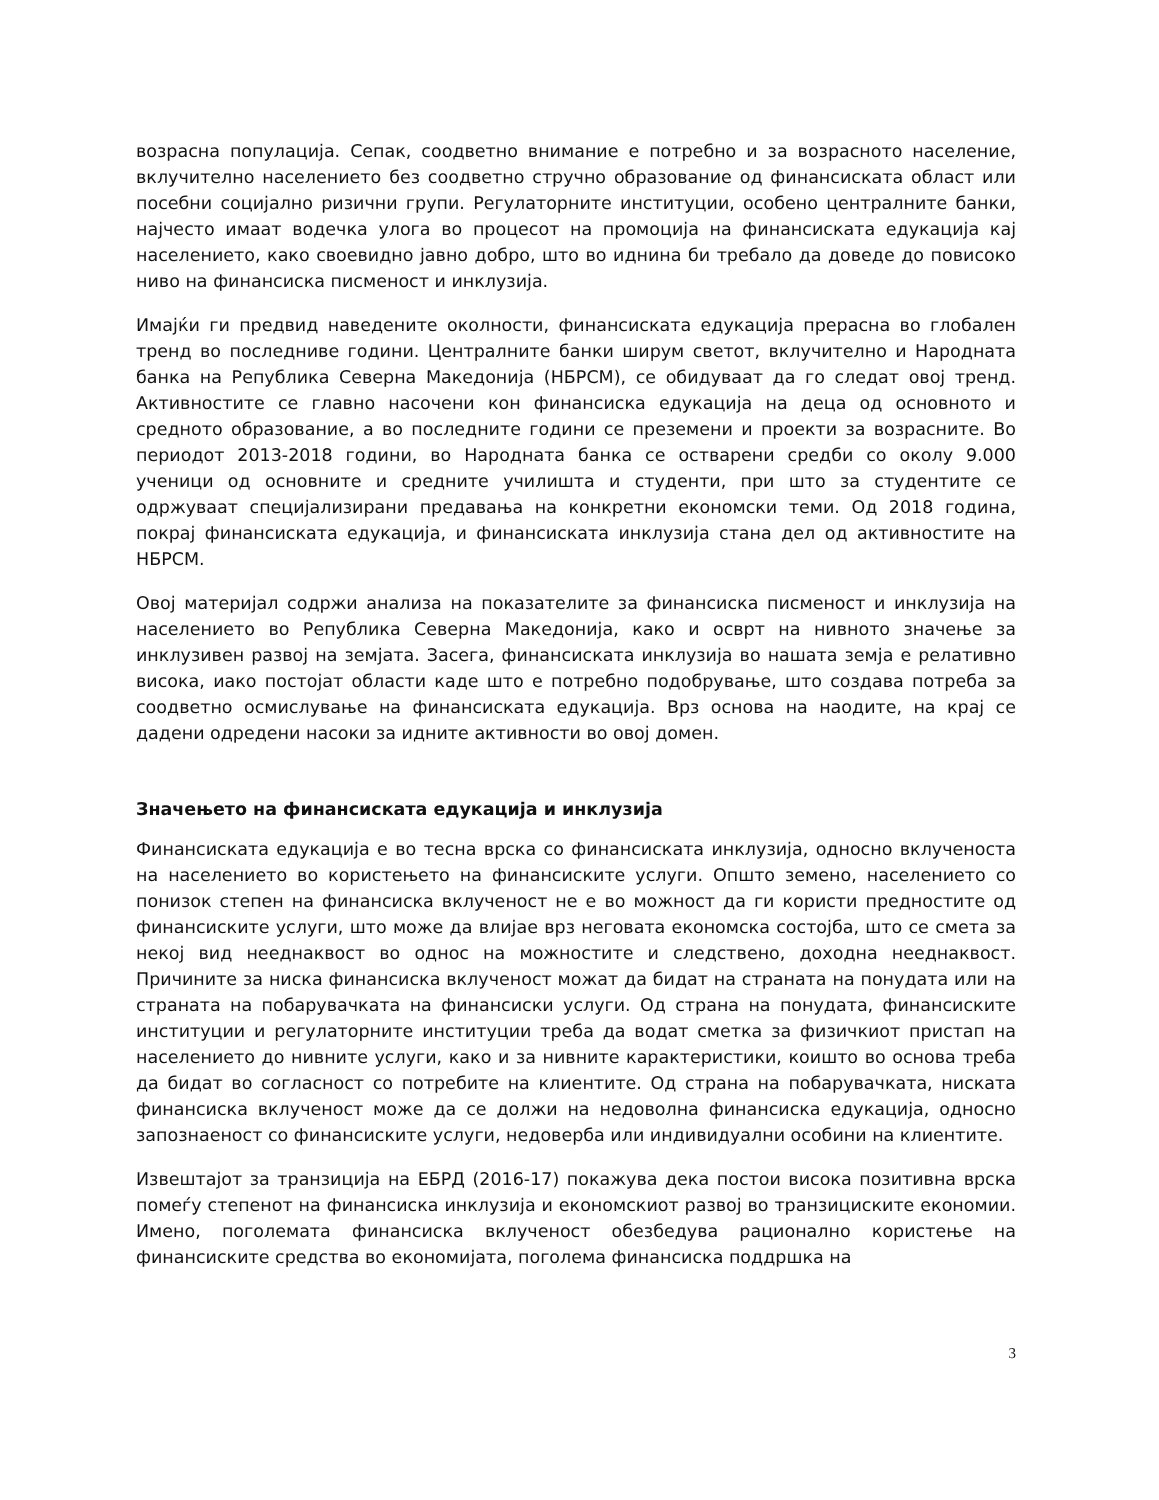возрасна популација. Сепак, соодветно внимание е потребно и за возрасното население, вклучително населението без соодветно стручно образование од финансиската област или посебни социјално ризични групи. Регулаторните институции, особено централните банки, најчесто имаат водечка улога во процесот на промоција на финансиската едукација кај населението, како своевидно јавно добро, што во иднина би требало да доведе до повисоко ниво на финансиска писменост и инклузија.
Имајќи ги предвид наведените околности, финансиската едукација прерасна во глобален тренд во последниве години. Централните банки ширум светот, вклучително и Народната банка на Република Северна Македонија (НБРСМ), се обидуваат да го следат овој тренд. Активностите се главно насочени кон финансиска едукација на деца од основното и средното образование, а во последните години се преземени и проекти за возрасните. Во периодот 2013-2018 години, во Народната банка се остварени средби со околу 9.000 ученици од основните и средните училишта и студенти, при што за студентите се одржуваат специјализирани предавања на конкретни економски теми. Од 2018 година, покрај финансиската едукација, и финансиската инклузија стана дел од активностите на НБРСМ.
Овој материјал содржи анализа на показателите за финансиска писменост и инклузија на населението во Република Северна Македонија, како и осврт на нивното значење за инклузивен развој на земјата. Засега, финансиската инклузија во нашата земја е релативно висока, иако постојат области каде што е потребно подобрување, што создава потреба за соодветно осмислување на финансиската едукација. Врз основа на наодите, на крај се дадени одредени насоки за идните активности во овој домен.
Значењето на финансиската едукација и инклузија
Финансиската едукација е во тесна врска со финансиската инклузија, односно вклученоста на населението во користењето на финансиските услуги. Општо земено, населението со понизок степен на финансиска вклученост не е во можност да ги користи предностите од финансиските услуги, што може да влијае врз неговата економска состојба, што се смета за некој вид нееднаквост во однос на можностите и следствено, доходна нееднаквост. Причините за ниска финансиска вклученост можат да бидат на страната на понудата или на страната на побарувачката на финансиски услуги. Од страна на понудата, финансиските институции и регулаторните институции треба да водат сметка за физичкиот пристап на населението до нивните услуги, како и за нивните карактеристики, коишто во основа треба да бидат во согласност со потребите на клиентите. Од страна на побарувачката, ниската финансиска вклученост може да се должи на недоволна финансиска едукација, односно запознаеност со финансиските услуги, недоверба или индивидуални особини на клиентите.
Извештајот за транзиција на ЕБРД (2016-17) покажува дека постои висока позитивна врска помеѓу степенот на финансиска инклузија и економскиот развој во транзициските економии. Имено, поголемата финансиска вклученост обезбедува рационално користење на финансиските средства во економијата, поголема финансиска поддршка на
3